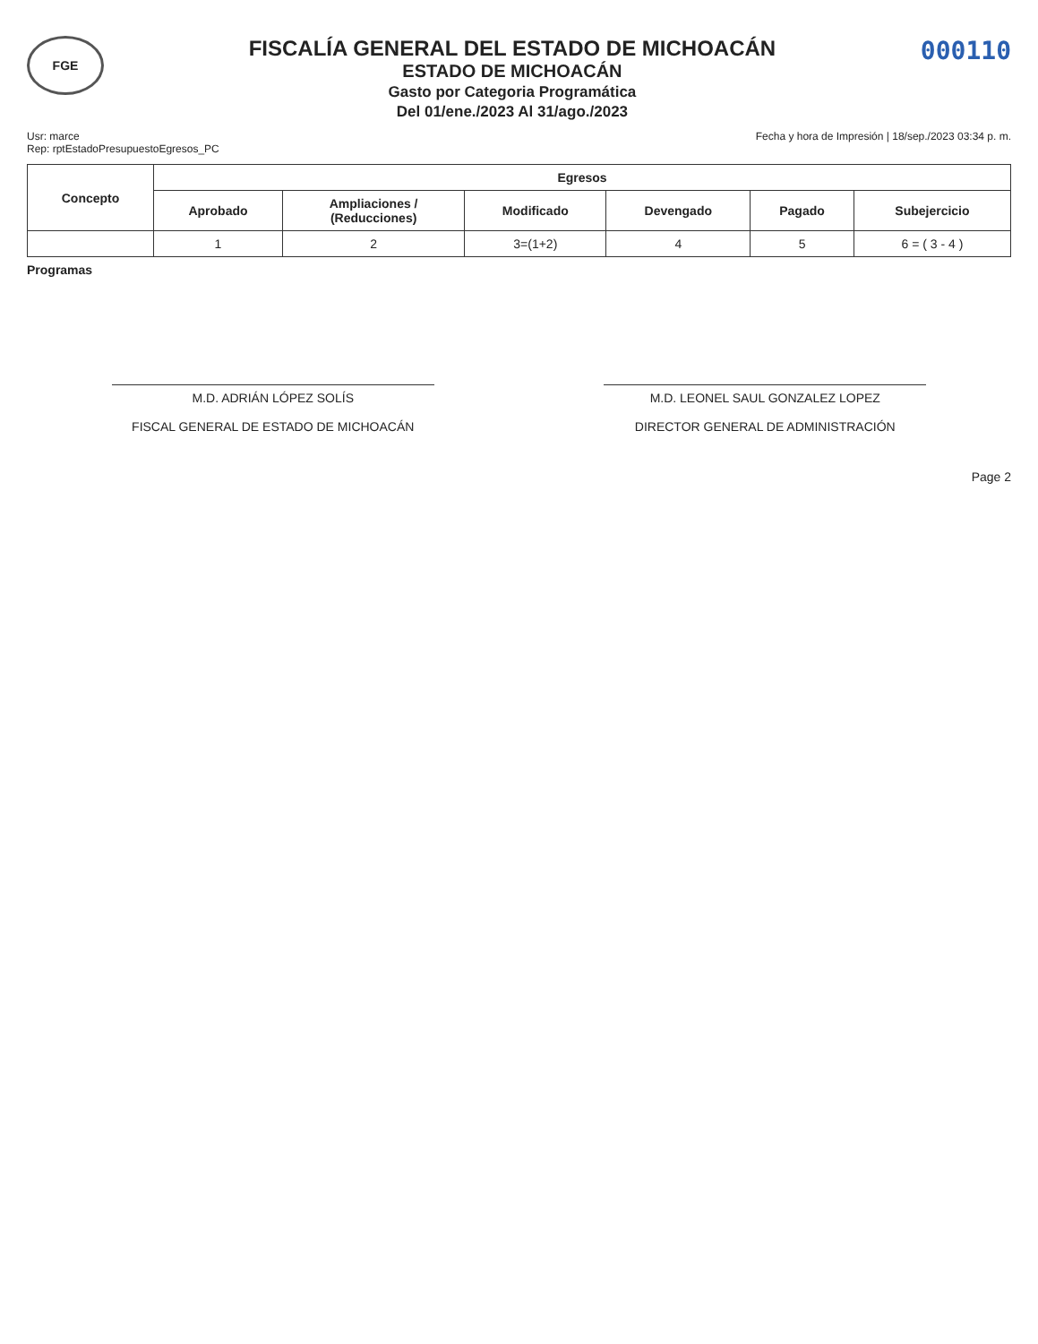FGE
FISCALÍA GENERAL DEL ESTADO DE MICHOACÁN
ESTADO DE MICHOACÁN
Gasto por Categoria Programática
Del 01/ene./2023 Al 31/ago./2023
000110
Usr: marce
Rep: rptEstadoPresupuestoEgresos_PC
Fecha y hora de Impresión | 18/sep./2023 03:34 p. m.
| Concepto | Egresos | | | | | |
| --- | --- | --- | --- | --- | --- | --- |
| | Aprobado | Ampliaciones / (Reducciones) | Modificado | Devengado | Pagado | Subejercicio |
| | 1 | 2 | 3=(1+2) | 4 | 5 | 6 = ( 3 - 4 ) |
Programas
M.D. ADRIÁN LÓPEZ SOLÍS
FISCAL GENERAL DE ESTADO DE MICHOACÁN
M.D. LEONEL SAUL GONZALEZ LOPEZ
DIRECTOR GENERAL DE ADMINISTRACIÓN
Page 2